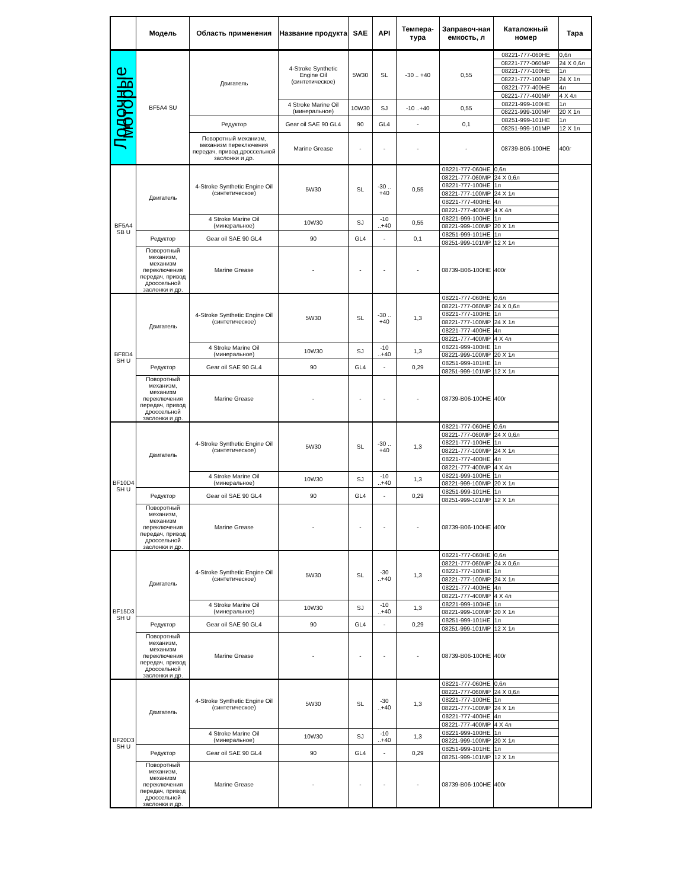| | Модель | Область применения | Название продукта | SAE | API | Темпера-тура | Заправоч-ная емкость, л | Каталожный номер | Тара |
| --- | --- | --- | --- | --- | --- | --- | --- | --- | --- |
| Лодочные моторы | BF5A4 SU | Двигатель | 4-Stroke Synthetic Engine Oil (синтетическое) | 5W30 | SL | -30 .. +40 | 0,55 | 08221-777-060HE | 0,6л |
| | | | | | | | | 08221-777-060MP | 24 X 0,6л |
| | | | | | | | | 08221-777-100HE | 1л |
| | | | | | | | | 08221-777-100MP | 24 X 1л |
| | | | | | | | | 08221-777-400HE | 4л |
| | | | | | | | | 08221-777-400MP | 4 X 4л |
| | | | 4 Stroke Marine Oil (минеральное) | 10W30 | SJ | -10 ..+40 | 0,55 | 08221-999-100HE | 1л |
| | | | | | | | | 08221-999-100MP | 20 X 1л |
| | | Редуктор | Gear oil SAE 90 GL4 | 90 | GL4 | - | 0,1 | 08251-999-101HE | 1л |
| | | | | | | | | 08251-999-101MP | 12 X 1л |
| | | Поворотный механизм, механизм переключения передач, привод дроссельной заслонки и др. | Marine Grease | - | - | - | - | 08739-B06-100HE | 400г |
| | BF5A4 SB U | Двигатель | 4-Stroke Synthetic Engine Oil (синтетическое) | 5W30 | SL | -30 .. +40 | 0,55 | 08221-777-060HE | 0,6л |
| | | | | | | | | 08221-777-060MP | 24 X 0,6л |
| | | | | | | | | 08221-777-100HE | 1л |
| | | | | | | | | 08221-777-100MP | 24 X 1л |
| | | | | | | | | 08221-777-400HE | 4л |
| | | | | | | | | 08221-777-400MP | 4 X 4л |
| | | | 4 Stroke Marine Oil (минеральное) | 10W30 | SJ | -10 ..+40 | 0,55 | 08221-999-100HE | 1л |
| | | | | | | | | 08221-999-100MP | 20 X 1л |
| | | Редуктор | Gear oil SAE 90 GL4 | 90 | GL4 | - | 0,1 | 08251-999-101HE | 1л |
| | | | | | | | | 08251-999-101MP | 12 X 1л |
| | | Поворотный механизм, механизм переключения передач, привод дроссельной заслонки и др. | Marine Grease | - | - | - | - | 08739-B06-100HE | 400г |
| | BF8D4 SH U | Двигатель | 4-Stroke Synthetic Engine Oil (синтетическое) | 5W30 | SL | -30 .. +40 | 1,3 | 08221-777-060HE | 0,6л |
| | | | | | | | | 08221-777-060MP | 24 X 0,6л |
| | | | | | | | | 08221-777-100HE | 1л |
| | | | | | | | | 08221-777-100MP | 24 X 1л |
| | | | | | | | | 08221-777-400HE | 4л |
| | | | | | | | | 08221-777-400MP | 4 X 4л |
| | | | 4 Stroke Marine Oil (минеральное) | 10W30 | SJ | -10 ..+40 | 1,3 | 08221-999-100HE | 1л |
| | | | | | | | | 08221-999-100MP | 20 X 1л |
| | | Редуктор | Gear oil SAE 90 GL4 | 90 | GL4 | - | 0,29 | 08251-999-101HE | 1л |
| | | | | | | | | 08251-999-101MP | 12 X 1л |
| | | Поворотный механизм, механизм переключения передач, привод дроссельной заслонки и др. | Marine Grease | - | - | - | - | 08739-B06-100HE | 400г |
| | BF10D4 SH U | Двигатель | 4-Stroke Synthetic Engine Oil (синтетическое) | 5W30 | SL | -30 .. +40 | 1,3 | 08221-777-060HE | 0,6л |
| | | | | | | | | 08221-777-060MP | 24 X 0,6л |
| | | | | | | | | 08221-777-100HE | 1л |
| | | | | | | | | 08221-777-100MP | 24 X 1л |
| | | | | | | | | 08221-777-400HE | 4л |
| | | | | | | | | 08221-777-400MP | 4 X 4л |
| | | | 4 Stroke Marine Oil (минеральное) | 10W30 | SJ | -10 ..+40 | 1,3 | 08221-999-100HE | 1л |
| | | | | | | | | 08221-999-100MP | 20 X 1л |
| | | Редуктор | Gear oil SAE 90 GL4 | 90 | GL4 | - | 0,29 | 08251-999-101HE | 1л |
| | | | | | | | | 08251-999-101MP | 12 X 1л |
| | | Поворотный механизм, механизм переключения передач, привод дроссельной заслонки и др. | Marine Grease | - | - | - | - | 08739-B06-100HE | 400г |
| | BF15D3 SH U | Двигатель | 4-Stroke Synthetic Engine Oil (синтетическое) | 5W30 | SL | -30 ..+40 | 1,3 | 08221-777-060HE | 0,6л |
| | | | | | | | | 08221-777-060MP | 24 X 0,6л |
| | | | | | | | | 08221-777-100HE | 1л |
| | | | | | | | | 08221-777-100MP | 24 X 1л |
| | | | | | | | | 08221-777-400HE | 4л |
| | | | | | | | | 08221-777-400MP | 4 X 4л |
| | | | 4 Stroke Marine Oil (минеральное) | 10W30 | SJ | -10 ..+40 | 1,3 | 08221-999-100HE | 1л |
| | | | | | | | | 08221-999-100MP | 20 X 1л |
| | | Редуктор | Gear oil SAE 90 GL4 | 90 | GL4 | - | 0,29 | 08251-999-101HE | 1л |
| | | | | | | | | 08251-999-101MP | 12 X 1л |
| | | Поворотный механизм, механизм переключения передач, привод дроссельной заслонки и др. | Marine Grease | - | - | - | - | 08739-B06-100HE | 400г |
| | BF20D3 SH U | Двигатель | 4-Stroke Synthetic Engine Oil (синтетическое) | 5W30 | SL | -30 ..+40 | 1,3 | 08221-777-060HE | 0,6л |
| | | | | | | | | 08221-777-060MP | 24 X 0,6л |
| | | | | | | | | 08221-777-100HE | 1л |
| | | | | | | | | 08221-777-100MP | 24 X 1л |
| | | | | | | | | 08221-777-400HE | 4л |
| | | | | | | | | 08221-777-400MP | 4 X 4л |
| | | | 4 Stroke Marine Oil (минеральное) | 10W30 | SJ | -10 ..+40 | 1,3 | 08221-999-100HE | 1л |
| | | | | | | | | 08221-999-100MP | 20 X 1л |
| | | Редуктор | Gear oil SAE 90 GL4 | 90 | GL4 | - | 0,29 | 08251-999-101HE | 1л |
| | | | | | | | | 08251-999-101MP | 12 X 1л |
| | | Поворотный механизм, механизм переключения передач, привод дроссельной заслонки и др. | Marine Grease | - | - | - | - | 08739-B06-100HE | 400г |